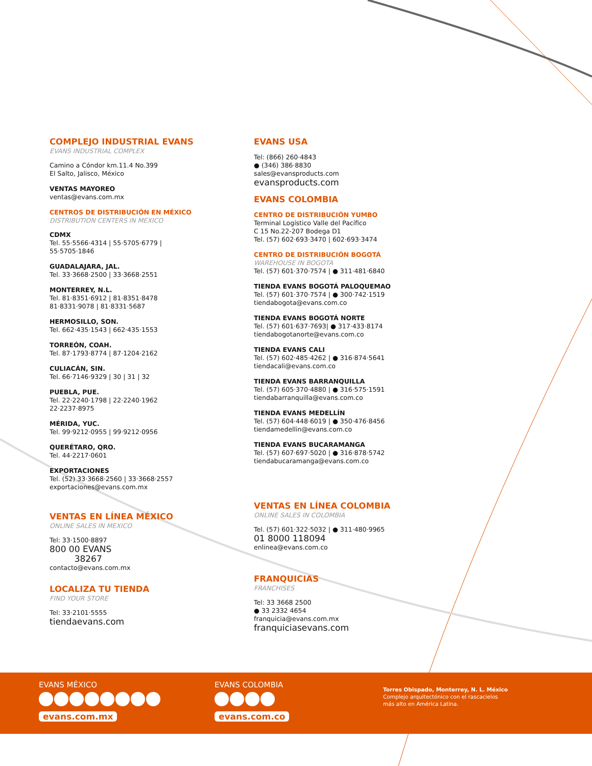COMPLEJO INDUSTRIAL EVANS
EVANS INDUSTRIAL COMPLEX
Camino a Cóndor km.11.4 No.399
El Salto, Jalisco, México
VENTAS MAYOREO
ventas@evans.com.mx
CENTROS DE DISTRIBUCIÓN EN MÉXICO
DISTRIBUTION CENTERS IN MEXICO
CDMX
Tel. 55·5566·4314 | 55·5705·6779 |
55·5705·1846
GUADALAJARA, JAL.
Tel. 33·3668·2500 | 33·3668·2551
MONTERREY, N.L.
Tel. 81·8351·6912 | 81·8351·8478
81·8331·9078 | 81·8331·5687
HERMOSILLO, SON.
Tel. 662·435·1543 | 662·435·1553
TORREÓN, COAH.
Tel. 87·1793·8774 | 87·1204·2162
CULIACÁN, SIN.
Tel. 66·7146·9329 | 30 | 31 | 32
PUEBLA, PUE.
Tel. 22·2240·1798 | 22·2240·1962
22·2237·8975
MÉRIDA, YUC.
Tel. 99·9212·0955 | 99·9212·0956
QUERÉTARO, QRO.
Tel. 44·2217·0601
EXPORTACIONES
Tel. (52) 33·3668·2560 | 33·3668·2557
exportaciones@evans.com.mx
VENTAS EN LÍNEA MÉXICO
ONLINE SALES IN MEXICO
Tel: 33·1500·8897
800 00 EVANS
38267
contacto@evans.com.mx
LOCALIZA TU TIENDA
FIND YOUR STORE
Tel: 33·2101·5555
tiendaevans.com
EVANS USA
Tel: (866) 260·4843
● (346) 386·8830
sales@evansproducts.com
evansproducts.com
EVANS COLOMBIA
CENTRO DE DISTRIBUCIÓN YUMBO
Terminal Logístico Valle del Pacífico
C 15 No.22-207 Bodega D1
Tel. (57) 602·693·3470 | 602·693·3474
CENTRO DE DISTRIBUCIÓN BOGOTÁ
WAREHOUSE IN BOGOTA
Tel. (57) 601·370·7574 | ● 311·481·6840
TIENDA EVANS BOGOTÁ PALOQUEMAO
Tel. (57) 601·370·7574 | ● 300·742·1519
tiendabogota@evans.com.co
TIENDA EVANS BOGOTÁ NORTE
Tel. (57) 601·637·7693| ● 317·433·8174
tiendabogotanorte@evans.com.co
TIENDA EVANS CALI
Tel. (57) 602·485·4262 | ● 316·874·5641
tiendacali@evans.com.co
TIENDA EVANS BARRANQUILLA
Tel. (57) 605·370·4880 | ● 316·575·1591
tiendabarranquilla@evans.com.co
TIENDA EVANS MEDELLÍN
Tel. (57) 604·448·6019 | ● 350·476·8456
tiendamedellin@evans.com.co
TIENDA EVANS BUCARAMANGA
Tel. (57) 607·697·5020 | ● 316·878·5742
tiendabucaramanga@evans.com.co
VENTAS EN LÍNEA COLOMBIA
ONLINE SALES IN COLOMBIA
Tel. (57) 601·322·5032 | ● 311·480·9965
01 8000 118094
enlinea@evans.com.co
FRANQUICIAS
FRANCHISES
Tel: 33 3668 2500
● 33 2332 4654
franquicia@evans.com.mx
franquiciasevans.com
EVANS MÉXICO
evans.com.mx
EVANS COLOMBIA
evans.com.co
Torres Obispado, Monterrey, N. L. México
Complejo arquitectónico con el rascacielos
más alto en América Latina.